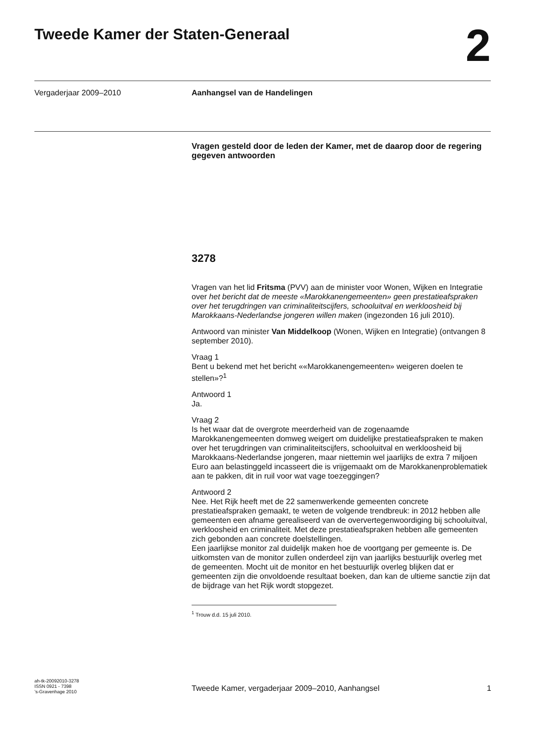Tweede Kamer der Staten-Generaal
2
Vergaderjaar 2009–2010 Aanhangsel van de Handelingen
Vragen gesteld door de leden der Kamer, met de daarop door de regering gegeven antwoorden
3278
Vragen van het lid Fritsma (PVV) aan de minister voor Wonen, Wijken en Integratie over het bericht dat de meeste «Marokkanengemeenten» geen prestatieafspraken over het terugdringen van criminaliteitscijfers, schooluitval en werkloosheid bij Marokkaans-Nederlandse jongeren willen maken (ingezonden 16 juli 2010).
Antwoord van minister Van Middelkoop (Wonen, Wijken en Integratie) (ontvangen 8 september 2010).
Vraag 1
Bent u bekend met het bericht ««Marokkanengemeenten» weigeren doelen te stellen»?<sup>1</sup>
Antwoord 1
Ja.
Vraag 2
Is het waar dat de overgrote meerderheid van de zogenaamde Marokkanengemeenten domweg weigert om duidelijke prestatieafspraken te maken over het terugdringen van criminaliteitscijfers, schooluitval en werkloosheid bij Marokkaans-Nederlandse jongeren, maar niettemin wel jaarlijks de extra 7 miljoen Euro aan belastinggeld incasseert die is vrijgemaakt om de Marokkanenproblematiek aan te pakken, dit in ruil voor wat vage toezeggingen?
Antwoord 2
Nee. Het Rijk heeft met de 22 samenwerkende gemeenten concrete prestatieafspraken gemaakt, te weten de volgende trendbreuk: in 2012 hebben alle gemeenten een afname gerealiseerd van de oververtegenwoordiging bij schooluitval, werkloosheid en criminaliteit. Met deze prestatieafspraken hebben alle gemeenten zich gebonden aan concrete doelstellingen.
Een jaarlijkse monitor zal duidelijk maken hoe de voortgang per gemeente is. De uitkomsten van de monitor zullen onderdeel zijn van jaarlijks bestuurlijk overleg met de gemeenten. Mocht uit de monitor en het bestuurlijk overleg blijken dat er gemeenten zijn die onvoldoende resultaat boeken, dan kan de ultieme sanctie zijn dat de bijdrage van het Rijk wordt stopgezet.
<sup>1</sup> Trouw d.d. 15 juli 2010.
ah-tk-20092010-3278
ISSN 0921 - 7398
’s-Gravenhage 2010
Tweede Kamer, vergaderjaar 2009–2010, Aanhangsel 1